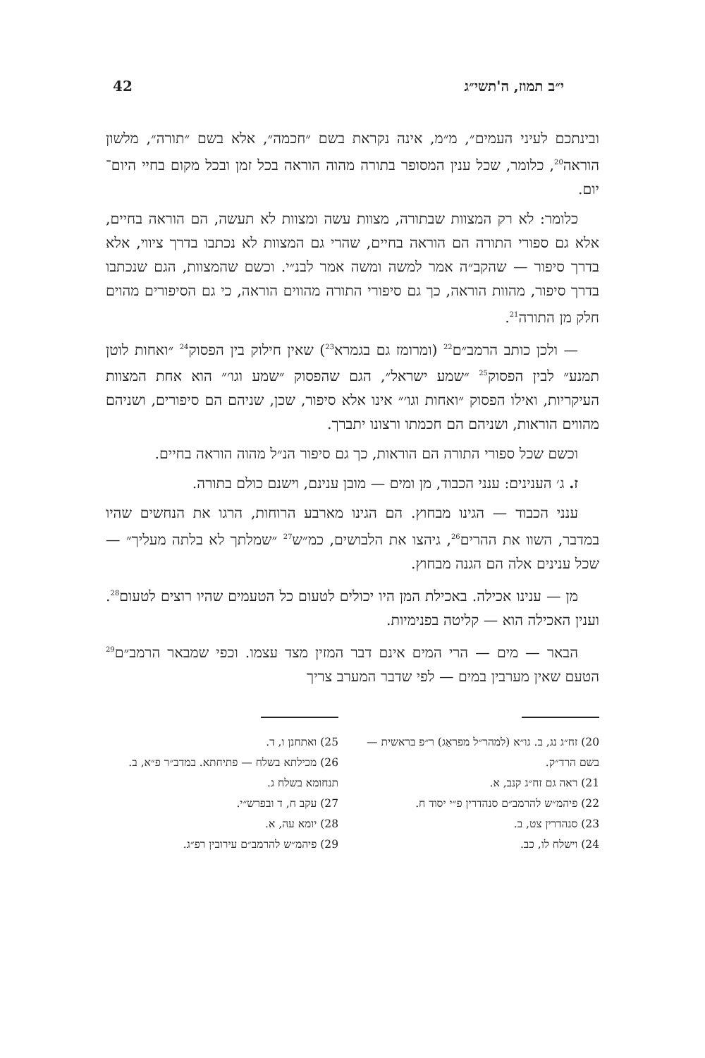י״ב תמוז, ה'תשי״ג 42
ובינתכם לעיני העמים״, מ״מ, אינה נקראת בשם ״חכמה״, אלא בשם ״תורה״, מלשון הוראה<sup>20</sup>, כלומר, שכל ענין המסופר בתורה מהוה הוראה בכל זמן ובכל מקום בחיי היום־יום.
כלומר: לא רק המצוות שבתורה, מצוות עשה ומצוות לא תעשה, הם הוראה בחיים, אלא גם ספורי התורה הם הוראה בחיים, שהרי גם המצוות לא נכתבו בדרך ציווי, אלא בדרך סיפור — שהקב״ה אמר למשה ומשה אמר לבנ״י. וכשם שהמצוות, הגם שנכתבו בדרך סיפור, מהוות הוראה, כך גם סיפורי התורה מהווים הוראה, כי גם הסיפורים מהוים חלק מן התורה<sup>21</sup>.
— ולכן כותב הרמב״ם<sup>22</sup> (ומרומז גם בגמרא<sup>23</sup>) שאין חילוק בין הפסוק<sup>24</sup> ״ואחות לוטן תמנע״ לבין הפסוק<sup>25</sup> ״שמע ישראל״, הגם שהפסוק ״שמע וגו׳״ הוא אחת המצוות העיקריות, ואילו הפסוק ״ואחות וגו׳״ אינו אלא סיפור, שכן, שניהם הם סיפורים, ושניהם מהווים הוראות, ושניהם הם חכמתו ורצונו יתברך.
וכשם שכל ספורי התורה הם הוראות, כך גם סיפור הנ״ל מהוה הוראה בחיים.
ז. ג׳ הענינים: ענני הכבוד, מן ומים — מובן ענינם, וישנם כולם בתורה.
ענני הכבוד — הגינו מבחוץ. הם הגינו מארבע הרוחות, הרגו את הנחשים שהיו במדבר, השוו את ההרים<sup>26</sup>, גיהצו את הלבושים, כמ״ש<sup>27</sup> ״שמלתך לא בלתה מעליך״ — שכל ענינים אלה הם הגנה מבחוץ.
מן — ענינו אכילה. באכילת המן היו יכולים לטעום כל הטעמים שהיו רוצים לטעום<sup>28</sup>. וענין האכילה הוא — קליטה בפנימיות.
הבאר — מים — הרי המים אינם דבר המזין מצד עצמו. וכפי שמבאר הרמב״ם<sup>29</sup> הטעם שאין מערבין במים — לפי שדבר המערב צריך
20) זח״ג נג, ב. גו״א (למהר״ל מפראַג) ר״פ בראשית — בשם הרד״ק.
21) ראה גם זח״ג קנב, א.
22) פיהמ״ש להרמב״ם סנהדרין פ״י יסוד ח.
23) סנהדרין צט, ב.
24) וישלח לו, כב.
25) ואתחנן ו, ד.
26) מכילתא בשלח — פתיחתא. במדב״ר פ״א, ב. תנחומא בשלח ג.
27) עקב ח, ד ובפרש״י.
28) יומא עה, א.
29) פיהמ״ש להרמב״ם עירובין רפ״ג.